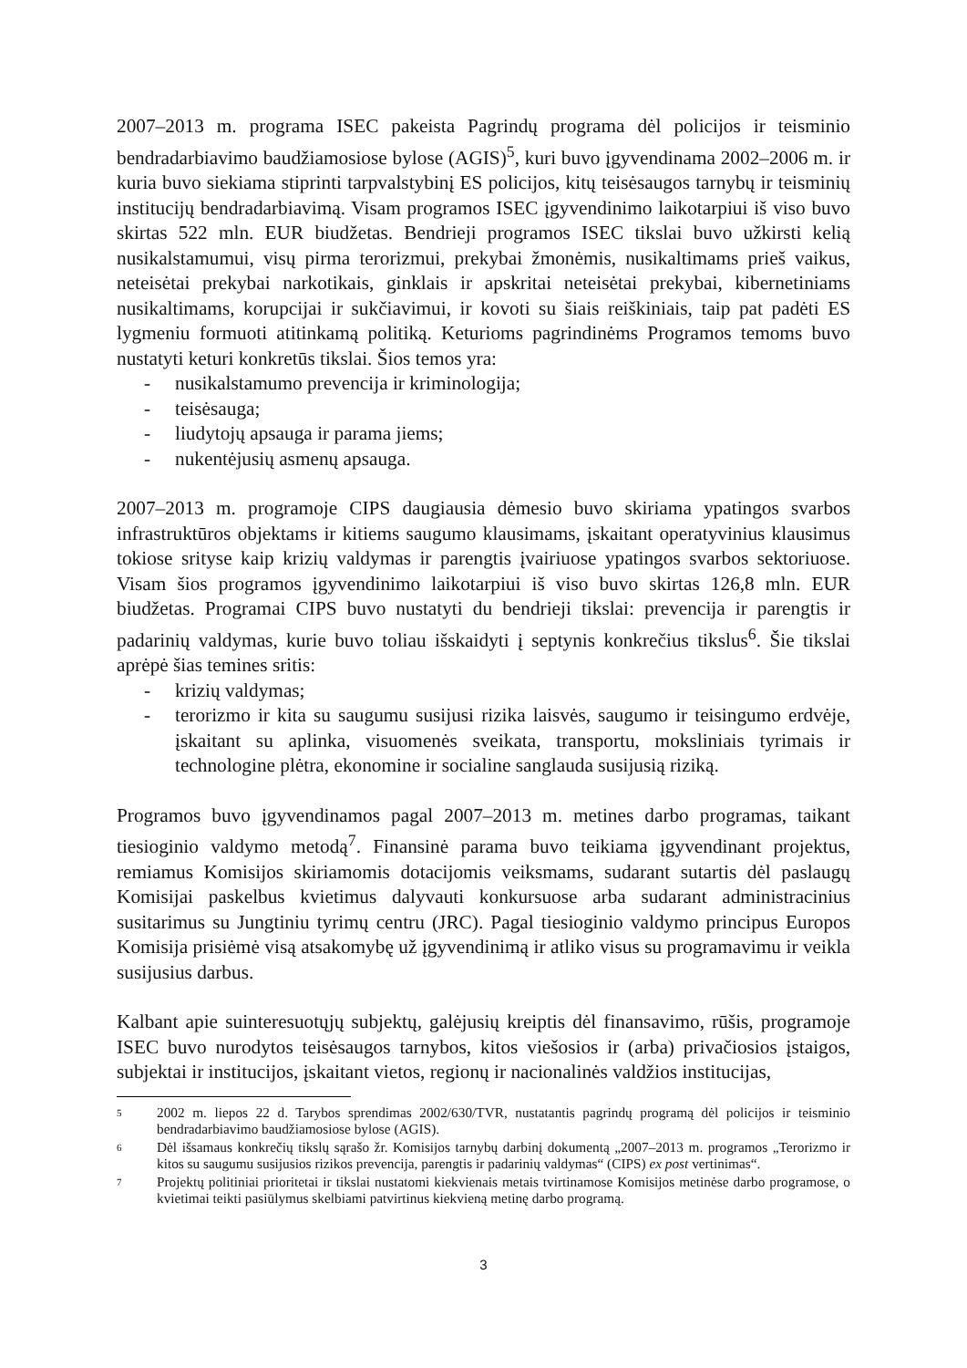2007–2013 m. programa ISEC pakeista Pagrindų programa dėl policijos ir teisminio bendradarbiavimo baudžiamosiose bylose (AGIS)<sup>5</sup>, kuri buvo įgyvendinama 2002–2006 m. ir kuria buvo siekiama stiprinti tarpvalstybinį ES policijos, kitų teisėsaugos tarnybų ir teisminių institucijų bendradarbiavimą. Visam programos ISEC įgyvendinimo laikotarpiui iš viso buvo skirtas 522 mln. EUR biudžetas. Bendrieji programos ISEC tikslai buvo užkirsti kelią nusikalstamumui, visų pirma terorizmui, prekybai žmonėmis, nusikaltimams prieš vaikus, neteisėtai prekybai narkotikais, ginklais ir apskritai neteisėtai prekybai, kibernetiniams nusikaltimams, korupcijai ir sukčiavimui, ir kovoti su šiais reiškiniais, taip pat padėti ES lygmeniu formuoti atitinkamą politiką. Keturioms pagrindinėms Programos temoms buvo nustatyti keturi konkretūs tikslai. Šios temos yra:
- nusikalstamumo prevencija ir kriminologija;
- teisėsauga;
- liudytojų apsauga ir parama jiems;
- nukentėjusių asmenų apsauga.
2007–2013 m. programoje CIPS daugiausia dėmesio buvo skiriama ypatingos svarbos infrastruktūros objektams ir kitiems saugumo klausimams, įskaitant operatyvinius klausimus tokiose srityse kaip krizių valdymas ir parengtis įvairiuose ypatingos svarbos sektoriuose. Visam šios programos įgyvendinimo laikotarpiui iš viso buvo skirtas 126,8 mln. EUR biudžetas. Programai CIPS buvo nustatyti du bendrieji tikslai: prevencija ir parengtis ir padarinių valdymas, kurie buvo toliau išskaidyti į septynis konkrečius tikslus<sup>6</sup>. Šie tikslai aprėpė šias temines sritis:
- krizių valdymas;
- terorizmo ir kita su saugumu susijusi rizika laisvės, saugumo ir teisingumo erdvėje, įskaitant su aplinka, visuomenės sveikata, transportu, moksliniais tyrimais ir technologine plėtra, ekonomine ir socialine sanglauda susijusią riziką.
Programos buvo įgyvendinamos pagal 2007–2013 m. metines darbo programas, taikant tiesioginio valdymo metodą<sup>7</sup>. Finansinė parama buvo teikiama įgyvendinant projektus, remiamus Komisijos skiriamomis dotacijomis veiksmams, sudarant sutartis dėl paslaugų Komisijai paskelbus kvietimus dalyvauti konkursuose arba sudarant administracinius susitarimus su Jungtiniu tyrimų centru (JRC). Pagal tiesioginio valdymo principus Europos Komisija prisiėmė visą atsakomybę už įgyvendinimą ir atliko visus su programavimu ir veikla susijusius darbus.
Kalbant apie suinteresuotųjų subjektų, galėjusių kreiptis dėl finansavimo, rūšis, programoje ISEC buvo nurodytos teisėsaugos tarnybos, kitos viešosios ir (arba) privačiosios įstaigos, subjektai ir institucijos, įskaitant vietos, regionų ir nacionalinės valdžios institucijas,
5 2002 m. liepos 22 d. Tarybos sprendimas 2002/630/TVR, nustatantis pagrindų programą dėl policijos ir teisminio bendradarbiavimo baudžiamosiose bylose (AGIS).
6 Dėl išsamaus konkrečių tikslų sąrašo žr. Komisijos tarnybų darbinį dokumentą „2007–2013 m. programos „Terorizmo ir kitos su saugumu susijusios rizikos prevencija, parengtis ir padarinių valdymas“ (CIPS) ex post vertinimas“.
7 Projektų politiniai prioritetai ir tikslai nustatomi kiekvienais metais tvirtinamose Komisijos metinėse darbo programose, o kvietimai teikti pasiūlymus skelbiami patvirtinus kiekvieną metinę darbo programą.
3